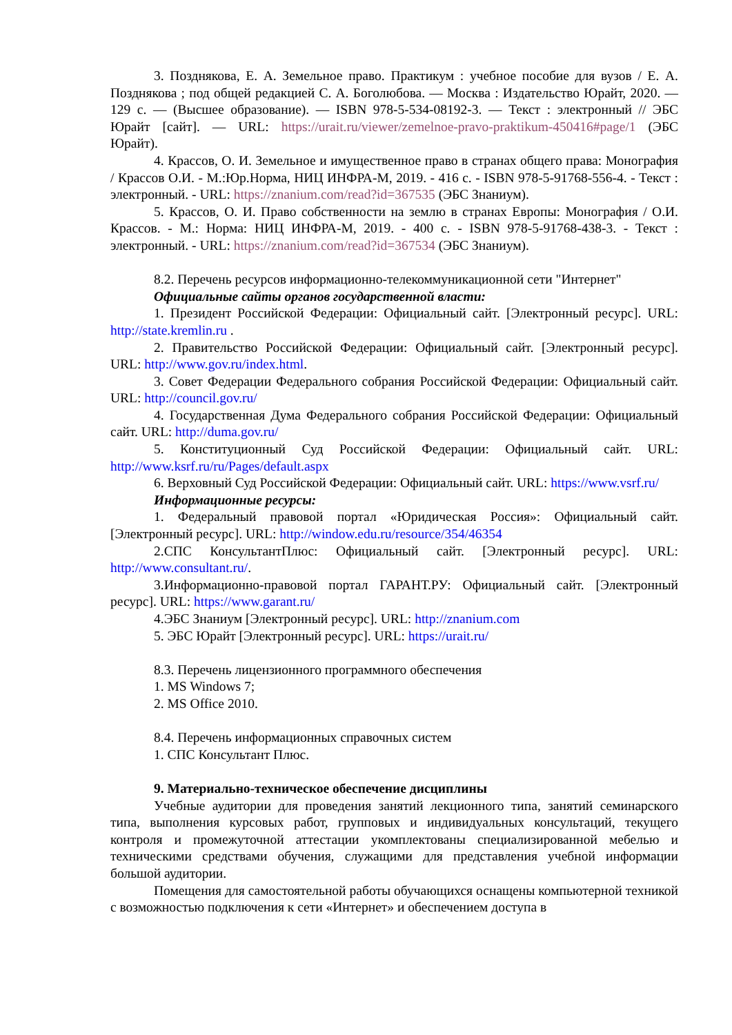3. Позднякова, Е. А. Земельное право. Практикум : учебное пособие для вузов / Е. А. Позднякова ; под общей редакцией С. А. Боголюбова. — Москва : Издательство Юрайт, 2020. — 129 с. — (Высшее образование). — ISBN 978-5-534-08192-3. — Текст : электронный // ЭБС Юрайт [сайт]. — URL: https://urait.ru/viewer/zemelnoe-pravo-praktikum-450416#page/1 (ЭБС Юрайт).
4. Крассов, О. И. Земельное и имущественное право в странах общего права: Монография / Крассов О.И. - М.:Юр.Норма, НИЦ ИНФРА-М, 2019. - 416 с. - ISBN 978-5-91768-556-4. - Текст : электронный. - URL: https://znanium.com/read?id=367535 (ЭБС Знаниум).
5. Крассов, О. И. Право собственности на землю в странах Европы: Монография / О.И. Крассов. - М.: Норма: НИЦ ИНФРА-М, 2019. - 400 с. - ISBN 978-5-91768-438-3. - Текст : электронный. - URL: https://znanium.com/read?id=367534 (ЭБС Знаниум).
8.2. Перечень ресурсов информационно-телекоммуникационной сети "Интернет"
Официальные сайты органов государственной власти:
1. Президент Российской Федерации: Официальный сайт. [Электронный ресурс]. URL: http://state.kremlin.ru .
2. Правительство Российской Федерации: Официальный сайт. [Электронный ресурс]. URL: http://www.gov.ru/index.html.
3. Совет Федерации Федерального собрания Российской Федерации: Официальный сайт. URL: http://council.gov.ru/
4. Государственная Дума Федерального собрания Российской Федерации: Официальный сайт. URL: http://duma.gov.ru/
5. Конституционный Суд Российской Федерации: Официальный сайт. URL: http://www.ksrf.ru/ru/Pages/default.aspx
6. Верховный Суд Российской Федерации: Официальный сайт. URL: https://www.vsrf.ru/
Информационные ресурсы:
1. Федеральный правовой портал «Юридическая Россия»: Официальный сайт. [Электронный ресурс]. URL: http://window.edu.ru/resource/354/46354
2.СПС КонсультантПлюс: Официальный сайт. [Электронный ресурс]. URL: http://www.consultant.ru/.
3.Информационно-правовой портал ГАРАНТ.РУ: Официальный сайт. [Электронный ресурс]. URL: https://www.garant.ru/
4.ЭБС Знаниум [Электронный ресурс]. URL: http://znanium.com
5. ЭБС Юрайт [Электронный ресурс]. URL: https://urait.ru/
8.3. Перечень лицензионного программного обеспечения
1. MS Windows 7;
2. MS Office 2010.
8.4. Перечень информационных справочных систем
1. СПС Консультант Плюс.
9. Материально-техническое обеспечение дисциплины
Учебные аудитории для проведения занятий лекционного типа, занятий семинарского типа, выполнения курсовых работ, групповых и индивидуальных консультаций, текущего контроля и промежуточной аттестации укомплектованы специализированной мебелью и техническими средствами обучения, служащими для представления учебной информации большой аудитории.
Помещения для самостоятельной работы обучающихся оснащены компьютерной техникой с возможностью подключения к сети «Интернет» и обеспечением доступа в